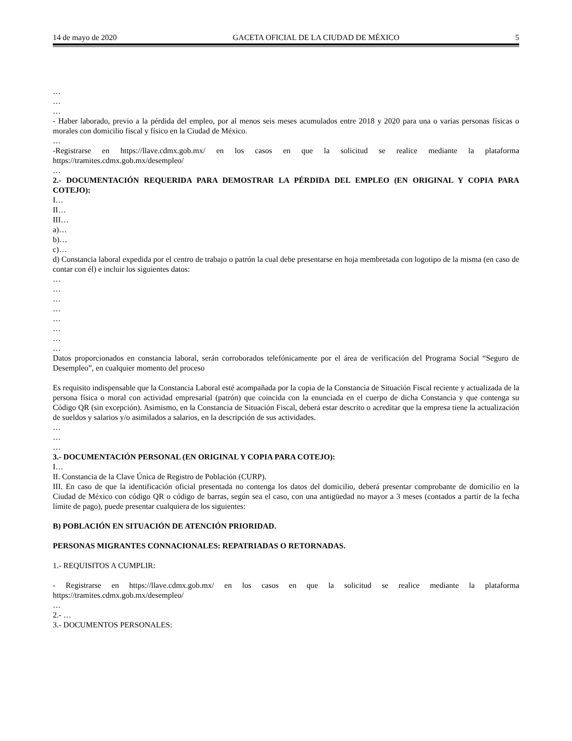14 de mayo de 2020 GACETA OFICIAL DE LA CIUDAD DE MÉXICO 5
…
…
…
- Haber laborado, previo a la pérdida del empleo, por al menos seis meses acumulados entre 2018 y 2020 para una o varias personas físicas o morales con domicilio fiscal y físico en la Ciudad de México.
…
-Registrarse en https://llave.cdmx.gob.mx/ en los casos en que la solicitud se realice mediante la plataforma https://tramites.cdmx.gob.mx/desempleo/
…
2.- DOCUMENTACIÓN REQUERIDA PARA DEMOSTRAR LA PÉRDIDA DEL EMPLEO (EN ORIGINAL Y COPIA PARA COTEJO):
I…
II…
III…
a)…
b)…
c)…
d) Constancia laboral expedida por el centro de trabajo o patrón la cual debe presentarse en hoja membretada con logotipo de la misma (en caso de contar con él) e incluir los siguientes datos:
…
…
…
…
…
…
…
…
Datos proporcionados en constancia laboral, serán corroborados telefónicamente por el área de verificación del Programa Social “Seguro de Desempleo”, en cualquier momento del proceso
Es requisito indispensable que la Constancia Laboral esté acompañada por la copia de la Constancia de Situación Fiscal reciente y actualizada de la persona física o moral con actividad empresarial (patrón) que coincida con la enunciada en el cuerpo de dicha Constancia y que contenga su Código QR (sin excepción). Asimismo, en la Constancia de Situación Fiscal, deberá estar descrito o acreditar que la empresa tiene la actualización de sueldos y salarios y/o asimilados a salarios, en la descripción de sus actividades.
…
…
…
3.- DOCUMENTACIÓN PERSONAL (EN ORIGINAL Y COPIA PARA COTEJO):
I…
II. Constancia de la Clave Única de Registro de Población (CURP).
III. En caso de que la identificación oficial presentada no contenga los datos del domicilio, deberá presentar comprobante de domicilio en la Ciudad de México con código QR o código de barras, según sea el caso, con una antigüedad no mayor a 3 meses (contados a partir de la fecha límite de pago), puede presentar cualquiera de los siguientes:
B) POBLACIÓN EN SITUACIÓN DE ATENCIÓN PRIORIDAD.
PERSONAS MIGRANTES CONNACIONALES: REPATRIADAS O RETORNADAS.
1.- REQUISITOS A CUMPLIR:
- Registrarse en https://llave.cdmx.gob.mx/ en los casos en que la solicitud se realice mediante la plataforma https://tramites.cdmx.gob.mx/desempleo/
…
2.- …
3.- DOCUMENTOS PERSONALES: